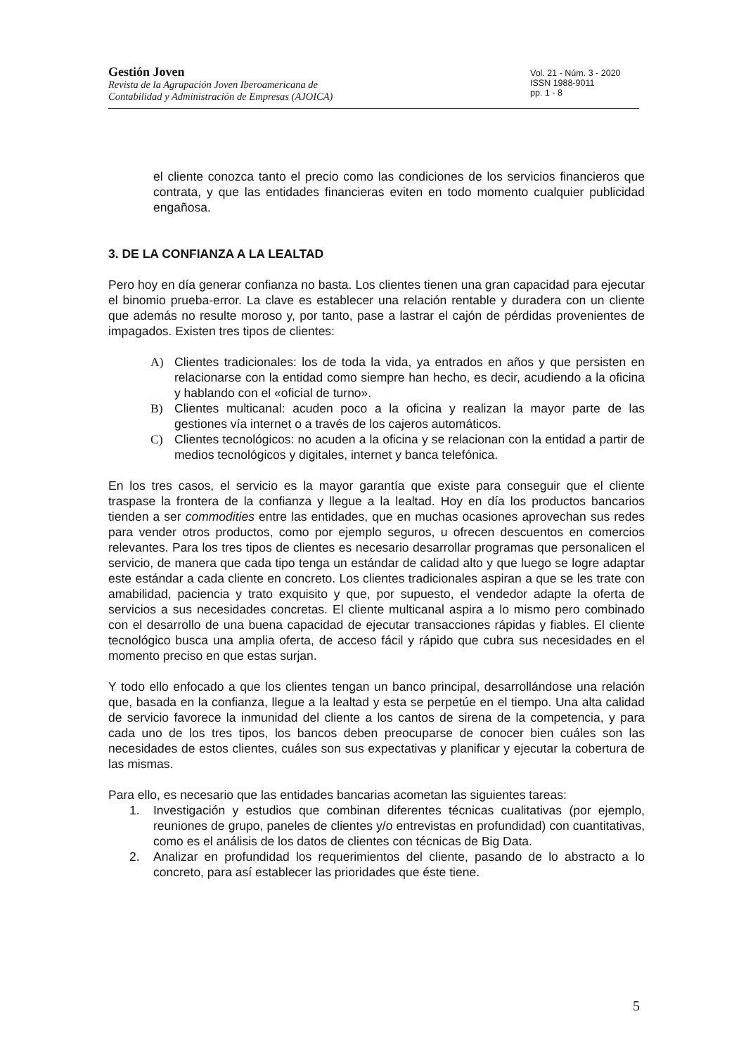Gestión Joven
Revista de la Agrupación Joven Iberoamericana de
Contabilidad y Administración de Empresas (AJOICA)
Vol. 21 - Núm. 3 - 2020
ISSN 1988-9011
pp. 1 - 8
el cliente conozca tanto el precio como las condiciones de los servicios financieros que contrata, y que las entidades financieras eviten en todo momento cualquier publicidad engañosa.
3. DE LA CONFIANZA A LA LEALTAD
Pero hoy en día generar confianza no basta. Los clientes tienen una gran capacidad para ejecutar el binomio prueba-error. La clave es establecer una relación rentable y duradera con un cliente que además no resulte moroso y, por tanto, pase a lastrar el cajón de pérdidas provenientes de impagados. Existen tres tipos de clientes:
A) Clientes tradicionales: los de toda la vida, ya entrados en años y que persisten en relacionarse con la entidad como siempre han hecho, es decir, acudiendo a la oficina y hablando con el «oficial de turno».
B) Clientes multicanal: acuden poco a la oficina y realizan la mayor parte de las gestiones vía internet o a través de los cajeros automáticos.
C) Clientes tecnológicos: no acuden a la oficina y se relacionan con la entidad a partir de medios tecnológicos y digitales, internet y banca telefónica.
En los tres casos, el servicio es la mayor garantía que existe para conseguir que el cliente traspase la frontera de la confianza y llegue a la lealtad. Hoy en día los productos bancarios tienden a ser commodities entre las entidades, que en muchas ocasiones aprovechan sus redes para vender otros productos, como por ejemplo seguros, u ofrecen descuentos en comercios relevantes. Para los tres tipos de clientes es necesario desarrollar programas que personalicen el servicio, de manera que cada tipo tenga un estándar de calidad alto y que luego se logre adaptar este estándar a cada cliente en concreto. Los clientes tradicionales aspiran a que se les trate con amabilidad, paciencia y trato exquisito y que, por supuesto, el vendedor adapte la oferta de servicios a sus necesidades concretas. El cliente multicanal aspira a lo mismo pero combinado con el desarrollo de una buena capacidad de ejecutar transacciones rápidas y fiables. El cliente tecnológico busca una amplia oferta, de acceso fácil y rápido que cubra sus necesidades en el momento preciso en que estas surjan.
Y todo ello enfocado a que los clientes tengan un banco principal, desarrollándose una relación que, basada en la confianza, llegue a la lealtad y esta se perpetúe en el tiempo. Una alta calidad de servicio favorece la inmunidad del cliente a los cantos de sirena de la competencia, y para cada uno de los tres tipos, los bancos deben preocuparse de conocer bien cuáles son las necesidades de estos clientes, cuáles son sus expectativas y planificar y ejecutar la cobertura de las mismas.
Para ello, es necesario que las entidades bancarias acometan las siguientes tareas:
1. Investigación y estudios que combinan diferentes técnicas cualitativas (por ejemplo, reuniones de grupo, paneles de clientes y/o entrevistas en profundidad) con cuantitativas, como es el análisis de los datos de clientes con técnicas de Big Data.
2. Analizar en profundidad los requerimientos del cliente, pasando de lo abstracto a lo concreto, para así establecer las prioridades que éste tiene.
5